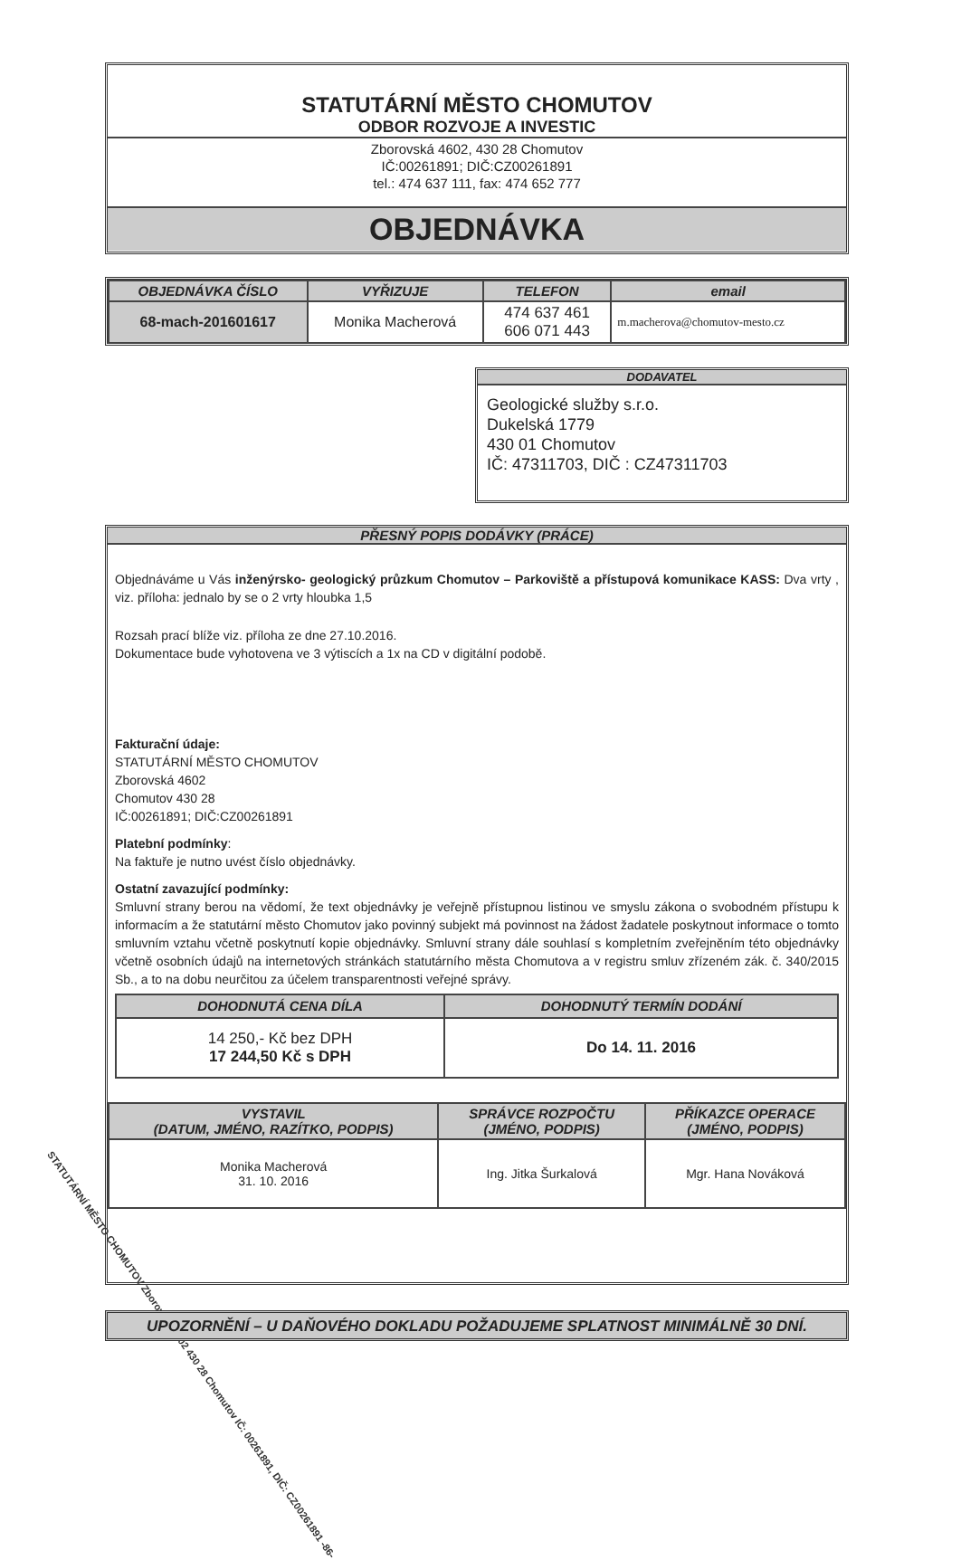STATUTÁRNÍ MĚSTO CHOMUTOV
ODBOR ROZVOJE A INVESTIC
Zborovská 4602, 430 28 Chomutov
IČ:00261891; DIČ:CZ00261891
tel.: 474 637 111, fax: 474 652 777
OBJEDNÁVKA
| OBJEDNÁVKA ČÍSLO | VYŘIZUJE | TELEFON | email |
| --- | --- | --- | --- |
| 68-mach-201601617 | Monika Macherová | 474 637 461 606 071 443 | m.macherova@chomutov-mesto.cz |
DODAVATEL
Geologické služby s.r.o.
Dukelská 1779
430 01 Chomutov
IČ: 47311703, DIČ : CZ47311703
PŘESNÝ POPIS DODÁVKY (PRÁCE)
Objednáváme u Vás inženýrsko- geologický průzkum Chomutov – Parkoviště a přístupová komunikace KASS: Dva vrty , viz. příloha: jednalo by se o 2 vrty hloubka 1,5
Rozsah prací blíže viz. příloha ze dne 27.10.2016.
Dokumentace bude vyhotovena ve 3 výtiscích a 1x na CD v digitální podobě.
Fakturační údaje:
STATUTÁRNÍ MĚSTO CHOMUTOV
Zborovská 4602
Chomutov 430 28
IČ:00261891; DIČ:CZ00261891
Platební podmínky:
Na faktuře je nutno uvést číslo objednávky.
Ostatní zavazující podmínky:
Smluvní strany berou na vědomí, že text objednávky je veřejně přístupnou listinou ve smyslu zákona o svobodném přístupu k informacím a že statutární město Chomutov jako povinný subjekt má povinnost na žádost žadatele poskytnout informace o tomto smluvním vztahu včetně poskytnutí kopie objednávky. Smluvní strany dále souhlasí s kompletním zveřejněním této objednávky včetně osobních údajů na internetových stránkách statutárního města Chomutova a v registru smluv zřízeném zák. č. 340/2015 Sb., a to na dobu neurčitou za účelem transparentnosti veřejné správy.
| DOHODNUTÁ CENA DÍLA | DOHODNUTÝ TERMÍN DODÁNÍ |
| --- | --- |
| 14 250,- Kč bez DPH 17 244,50 Kč s DPH | Do 14. 11. 2016 |
| VYSTAVIL (DATUM, JMÉNO, RAZÍTKO, PODPIS) | SPRÁVCE ROZPOČTU (JMÉNO, PODPIS) | PŘÍKAZCE OPERACE (JMÉNO, PODPIS) |
| --- | --- | --- |
| Monika Macherová 31. 10. 2016 | Ing. Jitka Šurkalová | Mgr. Hana Nováková |
STATUTÁRNÍ MĚSTO CHOMUTOV Zborovská 4602 430 28 Chomutov IČ: 00261891, DIČ: CZ00261891 -86-
UPOZORNĚNÍ – U DAŇOVÉHO DOKLADU POŽADUJEME SPLATNOST MINIMÁLNĚ 30 DNÍ.